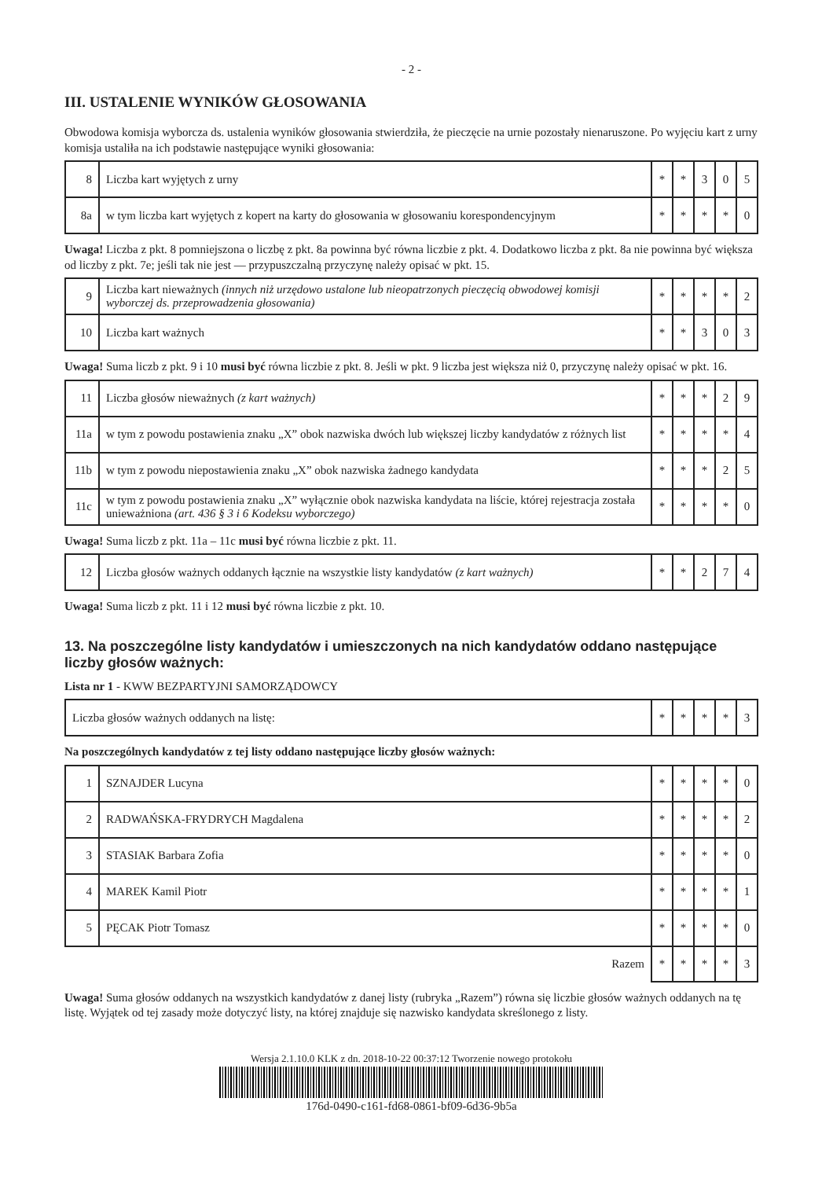- 2 -
III. USTALENIE WYNIKÓW GŁOSOWANIA
Obwodowa komisja wyborcza ds. ustalenia wyników głosowania stwierdziła, że pieczęcie na urnie pozostały nienaruszone. Po wyjęciu kart z urny komisja ustaliła na ich podstawie następujące wyniki głosowania:
| 8 | Liczba kart wyjętych z urny | * | * | 3 | 0 | 5 |
| 8a | w tym liczba kart wyjętych z kopert na karty do głosowania w głosowaniu korespondencyjnym | * | * | * | * | 0 |
Uwaga! Liczba z pkt. 8 pomniejszona o liczbę z pkt. 8a powinna być równa liczbie z pkt. 4. Dodatkowo liczba z pkt. 8a nie powinna być większa od liczby z pkt. 7e; jeśli tak nie jest — przypuszczalną przyczynę należy opisać w pkt. 15.
| 9 | Liczba kart nieważnych (innych niż urzędowo ustalone lub nieopatrzonych pieczęcią obwodowej komisji wyborczej ds. przeprowadzenia głosowania) | * | * | * | * | 2 |
| 10 | Liczba kart ważnych | * | * | 3 | 0 | 3 |
Uwaga! Suma liczb z pkt. 9 i 10 musi być równa liczbie z pkt. 8. Jeśli w pkt. 9 liczba jest większa niż 0, przyczynę należy opisać w pkt. 16.
| 11 | Liczba głosów nieważnych (z kart ważnych) | * | * | * | 2 | 9 |
| 11a | w tym z powodu postawienia znaku „X” obok nazwiska dwóch lub większej liczby kandydatów z różnych list | * | * | * | * | 4 |
| 11b | w tym z powodu niepostawienia znaku „X” obok nazwiska żadnego kandydata | * | * | * | 2 | 5 |
| 11c | w tym z powodu postawienia znaku „X” wyłącznie obok nazwiska kandydata na liście, której rejestracja została unieważniona (art. 436 § 3 i 6 Kodeksu wyborczego) | * | * | * | * | 0 |
Uwaga! Suma liczb z pkt. 11a – 11c musi być równa liczbie z pkt. 11.
| 12 | Liczba głosów ważnych oddanych łącznie na wszystkie listy kandydatów (z kart ważnych) | * | * | 2 | 7 | 4 |
Uwaga! Suma liczb z pkt. 11 i 12 musi być równa liczbie z pkt. 10.
13. Na poszczególne listy kandydatów i umieszczonych na nich kandydatów oddano następujące liczby głosów ważnych:
Lista nr 1 - KWW BEZPARTYJNI SAMORZĄDOWCY
| Liczba głosów ważnych oddanych na listę: | * | * | * | * | 3 |
Na poszczególnych kandydatów z tej listy oddano następujące liczby głosów ważnych:
| 1 | SZNAJDER Lucyna | * | * | * | * | 0 |
| 2 | RADWAŃSKA-FRYDRYCH Magdalena | * | * | * | * | 2 |
| 3 | STASIAK Barbara Zofia | * | * | * | * | 0 |
| 4 | MAREK Kamil Piotr | * | * | * | * | 1 |
| 5 | PĘCAK Piotr Tomasz | * | * | * | * | 0 |
| Razem | | * | * | * | * | 3 |
Uwaga! Suma głosów oddanych na wszystkich kandydatów z danej listy (rubryka „Razem”) równa się liczbie głosów ważnych oddanych na tę listę. Wyjątek od tej zasady może dotyczyć listy, na której znajduje się nazwisko kandydata skreślonego z listy.
Wersja 2.1.10.0 KLK z dn. 2018-10-22 00:37:12 Tworzenie nowego protokołu
176d-0490-c161-fd68-0861-bf09-6d36-9b5a